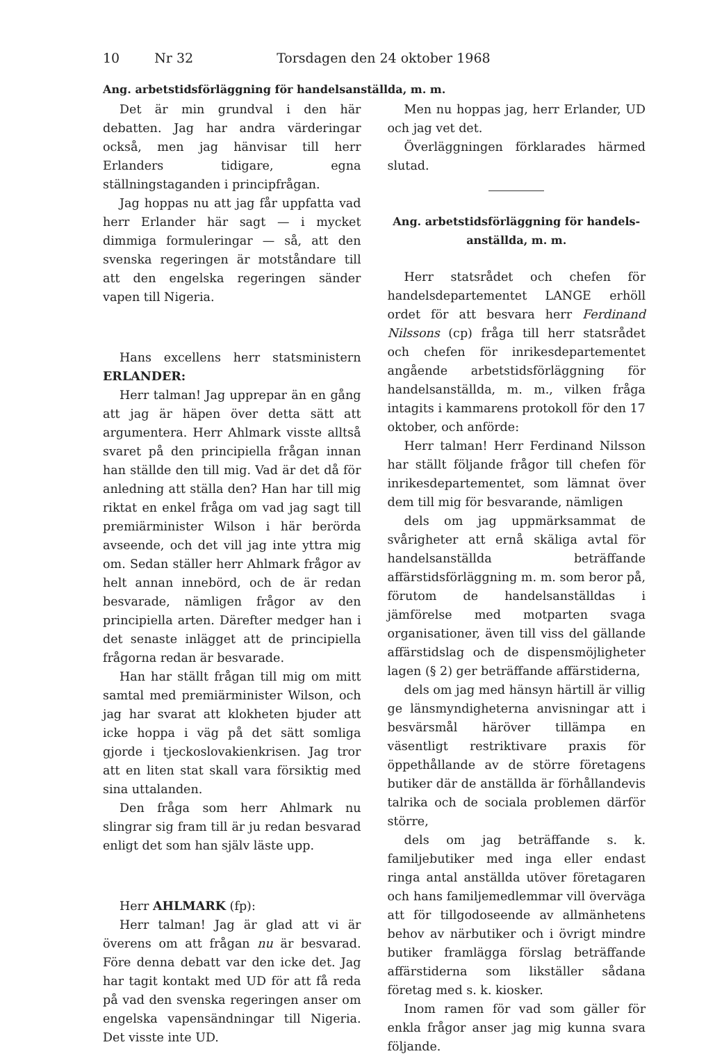10 Nr 32 Torsdagen den 24 oktober 1968
Ang. arbetstidsförläggning för handelsanställda, m. m.
Det är min grundval i den här debatten. Jag har andra värderingar också, men jag hänvisar till herr Erlanders tidigare, egna ställningstaganden i principfrågan.
Jag hoppas nu att jag får uppfatta vad herr Erlander här sagt — i mycket dimmiga formuleringar — så, att den svenska regeringen är motståndare till att den engelska regeringen sänder vapen till Nigeria.
Hans excellens herr statsministern ERLANDER:
Herr talman! Jag upprepar än en gång att jag är häpen över detta sätt att argumentera. Herr Ahlmark visste alltså svaret på den principiella frågan innan han ställde den till mig. Vad är det då för anledning att ställa den? Han har till mig riktat en enkel fråga om vad jag sagt till premiärminister Wilson i här berörda avseende, och det vill jag inte yttra mig om. Sedan ställer herr Ahlmark frågor av helt annan innebörd, och de är redan besvarade, nämligen frågor av den principiella arten. Därefter medger han i det senaste inlägget att de principiella frågorna redan är besvarade.
Han har ställt frågan till mig om mitt samtal med premiärminister Wilson, och jag har svarat att klokheten bjuder att icke hoppa i väg på det sätt somliga gjorde i tjeckoslovakienkrisen. Jag tror att en liten stat skall vara försiktig med sina uttalanden.
Den fråga som herr Ahlmark nu slingrar sig fram till är ju redan besvarad enligt det som han själv läste upp.
Herr AHLMARK (fp):
Herr talman! Jag är glad att vi är överens om att frågan nu är besvarad. Före denna debatt var den icke det. Jag har tagit kontakt med UD för att få reda på vad den svenska regeringen anser om engelska vapensändningar till Nigeria. Det visste inte UD.
Men nu hoppas jag, herr Erlander, UD och jag vet det.
Överläggningen förklarades härmed slutad.
Ang. arbetstidsförläggning för handels-
anställda, m. m.
Herr statsrådet och chefen för handelsdepartementet LANGE erhöll ordet för att besvara herr Ferdinand Nilssons (cp) fråga till herr statsrådet och chefen för inrikesdepartementet angående arbetstidsförläggning för handelsanställda, m. m., vilken fråga intagits i kammarens protokoll för den 17 oktober, och anförde:
Herr talman! Herr Ferdinand Nilsson har ställt följande frågor till chefen för inrikesdepartementet, som lämnat över dem till mig för besvarande, nämligen
dels om jag uppmärksammat de svårigheter att ernå skäliga avtal för handelsanställda beträffande affärstidsförläggning m. m. som beror på, förutom de handelsanställdas i jämförelse med motparten svaga organisationer, även till viss del gällande affärstidslag och de dispensmöjligheter lagen (§ 2) ger beträffande affärstiderna,
dels om jag med hänsyn härtill är villig ge länsmyndigheterna anvisningar att i besvärsmål häröver tillämpa en väsentligt restriktivare praxis för öppethållande av de större företagens butiker där de anställda är förhållandevis talrika och de sociala problemen därför större,
dels om jag beträffande s. k. familjebutiker med inga eller endast ringa antal anställda utöver företagaren och hans familjemedlemmar vill överväga att för tillgodoseende av allmänhetens behov av närbutiker och i övrigt mindre butiker framlägga förslag beträffande affärstiderna som likställer sådana företag med s. k. kiosker.
Inom ramen för vad som gäller för enkla frågor anser jag mig kunna svara följande.